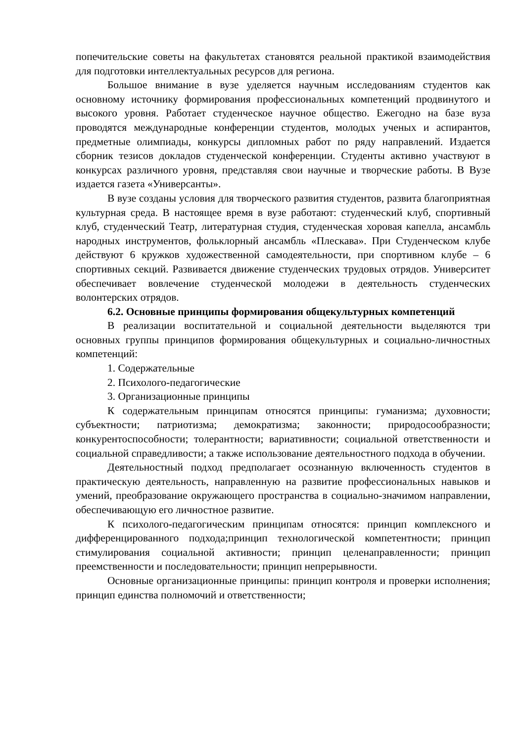попечительские советы на факультетах становятся реальной практикой взаимодействия для подготовки интеллектуальных ресурсов для региона.
Большое внимание в вузе уделяется научным исследованиям студентов как основному источнику формирования профессиональных компетенций продвинутого и высокого уровня. Работает студенческое научное общество. Ежегодно на базе вуза проводятся международные конференции студентов, молодых ученых и аспирантов, предметные олимпиады, конкурсы дипломных работ по ряду направлений. Издается сборник тезисов докладов студенческой конференции. Студенты активно участвуют в конкурсах различного уровня, представляя свои научные и творческие работы. В Вузе издается газета «Универсанты».
В вузе созданы условия для творческого развития студентов, развита благоприятная культурная среда. В настоящее время в вузе работают: студенческий клуб, спортивный клуб, студенческий Театр, литературная студия, студенческая хоровая капелла, ансамбль народных инструментов, фольклорный ансамбль «Плескава». При Студенческом клубе действуют 6 кружков художественной самодеятельности, при спортивном клубе – 6 спортивных секций. Развивается движение студенческих трудовых отрядов. Университет обеспечивает вовлечение студенческой молодежи в деятельность студенческих волонтерских отрядов.
6.2. Основные принципы формирования общекультурных компетенций
В реализации воспитательной и социальной деятельности выделяются три основных группы принципов формирования общекультурных и социально-личностных компетенций:
1. Содержательные
2. Психолого-педагогические
3. Организационные принципы
К содержательным принципам относятся принципы: гуманизма; духовности; субъектности; патриотизма; демократизма; законности; природосообразности; конкурентоспособности; толерантности; вариативности; социальной ответственности и социальной справедливости; а также использование деятельностного подхода в обучении.
Деятельностный подход предполагает осознанную включенность студентов в практическую деятельность, направленную на развитие профессиональных навыков и умений, преобразование окружающего пространства в социально-значимом направлении, обеспечивающую его личностное развитие.
К психолого-педагогическим принципам относятся: принцип комплексного и дифференцированного подхода;принцип технологической компетентности; принцип стимулирования социальной активности; принцип целенаправленности; принцип преемственности и последовательности; принцип непрерывности.
Основные организационные принципы: принцип контроля и проверки исполнения; принцип единства полномочий и ответственности;